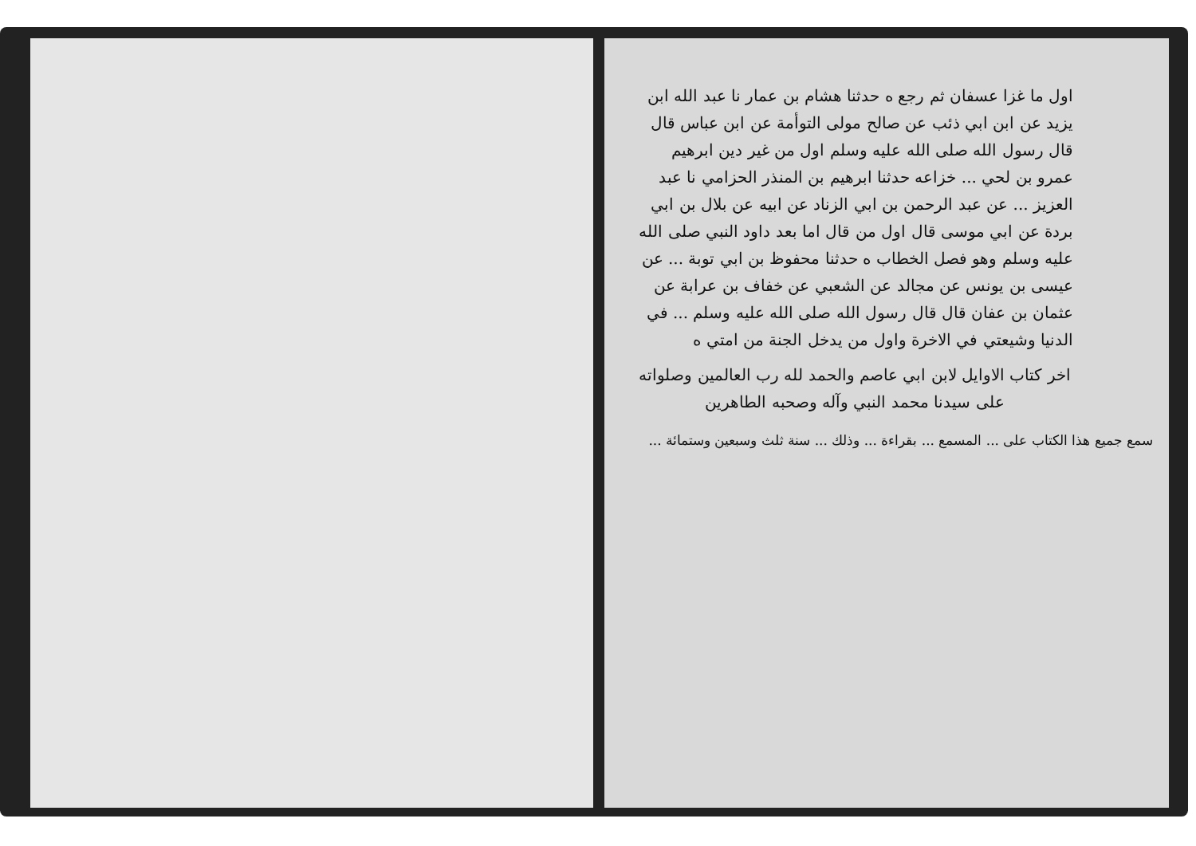اول ما غزا عسفان ثم رجع ه حدثنا هشام بن عمار نا عبد الله ابن يزيد عن ابن ابي ذئب عن صالح مولى التوأمة عن ابن عباس قال قال رسول الله صلى الله عليه وسلم اول من غير دين ابرهيم عمرو بن لحي ... خزاعه حدثنا ابرهيم بن المنذر الحزامي نا عبد العزيز ... عن عبد الرحمن بن ابي الزناد عن ابيه عن بلال بن ابي بردة عن ابي موسى قال اول من قال اما بعد داود النبي صلى الله عليه وسلم وهو فصل الخطاب ه حدثنا محفوظ بن ابي توبة ... عن عيسى بن يونس عن مجالد عن الشعبي عن خفاف بن عرابة عن عثمان بن عفان قال قال رسول الله صلى الله عليه وسلم ... في الدنيا وشيعتي في الاخرة واول من يدخل الجنة من امتي ه
اخر كتاب الاوايل لابن ابي عاصم والحمد لله رب العالمين وصلواته على سيدنا محمد النبي وآله وصحبه الطاهرين
سمع جميع هذا الكتاب على ... المسمع ... بقراءة ... وذلك ... سنة ثلث وسبعين وستمائة ...